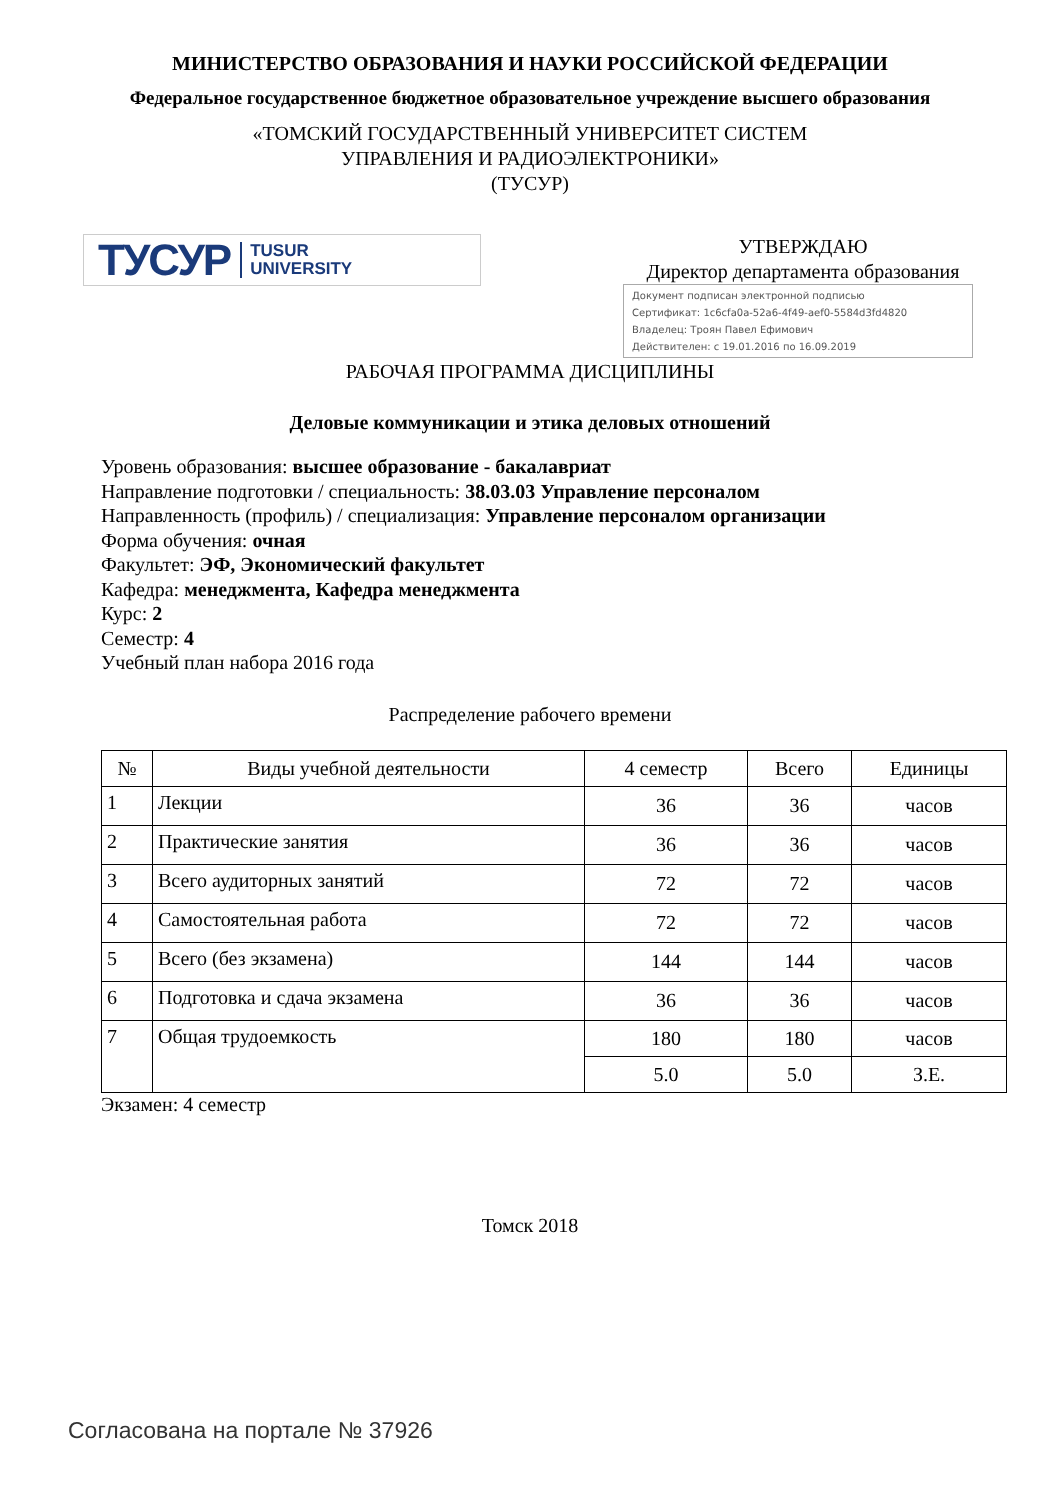МИНИСТЕРСТВО ОБРАЗОВАНИЯ И НАУКИ РОССИЙСКОЙ ФЕДЕРАЦИИ
Федеральное государственное бюджетное образовательное учреждение высшего образования
«ТОМСКИЙ ГОСУДАРСТВЕННЫЙ УНИВЕРСИТЕТ СИСТЕМ
УПРАВЛЕНИЯ И РАДИОЭЛЕКТРОНИКИ»
(ТУСУР)
ТУСУР TUSUR
UNIVERSITY
УТВЕРЖДАЮ
Директор департамента образования
Документ подписан электронной подписью
Сертификат: 1c6cfa0a-52a6-4f49-aef0-5584d3fd4820
Владелец: Троян Павел Ефимович
Действителен: с 19.01.2016 по 16.09.2019
РАБОЧАЯ ПРОГРАММА ДИСЦИПЛИНЫ
Деловые коммуникации и этика деловых отношений
Уровень образования: высшее образование - бакалавриат
Направление подготовки / специальность: 38.03.03 Управление персоналом
Направленность (профиль) / специализация: Управление персоналом организации
Форма обучения: очная
Факультет: ЭФ, Экономический факультет
Кафедра: менеджмента, Кафедра менеджмента
Курс: 2
Семестр: 4
Учебный план набора 2016 года
Распределение рабочего времени
| № | Виды учебной деятельности | 4 семестр | Всего | Единицы |
| --- | --- | --- | --- | --- |
| 1 | Лекции | 36 | 36 | часов |
| 2 | Практические занятия | 36 | 36 | часов |
| 3 | Всего аудиторных занятий | 72 | 72 | часов |
| 4 | Самостоятельная работа | 72 | 72 | часов |
| 5 | Всего (без экзамена) | 144 | 144 | часов |
| 6 | Подготовка и сдача экзамена | 36 | 36 | часов |
| 7 | Общая трудоемкость | 180 | 180 | часов |
| | | 5.0 | 5.0 | З.Е. |
Экзамен: 4 семестр
Томск 2018
Согласована на портале № 37926